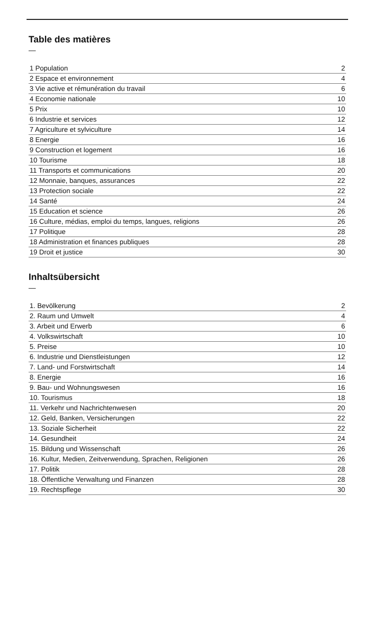Table des matières
—
| 1 Population | 2 |
| 2 Espace et environnement | 4 |
| 3 Vie active et rémunération du travail | 6 |
| 4 Economie nationale | 10 |
| 5 Prix | 10 |
| 6 Industrie et services | 12 |
| 7 Agriculture et sylviculture | 14 |
| 8 Energie | 16 |
| 9 Construction et logement | 16 |
| 10 Tourisme | 18 |
| 11 Transports et communications | 20 |
| 12 Monnaie, banques, assurances | 22 |
| 13 Protection sociale | 22 |
| 14 Santé | 24 |
| 15 Education et science | 26 |
| 16 Culture, médias, emploi du temps, langues, religions | 26 |
| 17 Politique | 28 |
| 18 Administration et finances publiques | 28 |
| 19 Droit et justice | 30 |
Inhaltsübersicht
—
| 1. Bevölkerung | 2 |
| 2. Raum und Umwelt | 4 |
| 3. Arbeit und Erwerb | 6 |
| 4. Volkswirtschaft | 10 |
| 5. Preise | 10 |
| 6. Industrie und Dienstleistungen | 12 |
| 7. Land- und Forstwirtschaft | 14 |
| 8. Energie | 16 |
| 9. Bau- und Wohnungswesen | 16 |
| 10. Tourismus | 18 |
| 11. Verkehr und Nachrichtenwesen | 20 |
| 12. Geld, Banken, Versicherungen | 22 |
| 13. Soziale Sicherheit | 22 |
| 14. Gesundheit | 24 |
| 15. Bildung und Wissenschaft | 26 |
| 16. Kultur, Medien, Zeitverwendung, Sprachen, Religionen | 26 |
| 17. Politik | 28 |
| 18. Öffentliche Verwaltung und Finanzen | 28 |
| 19. Rechtspflege | 30 |